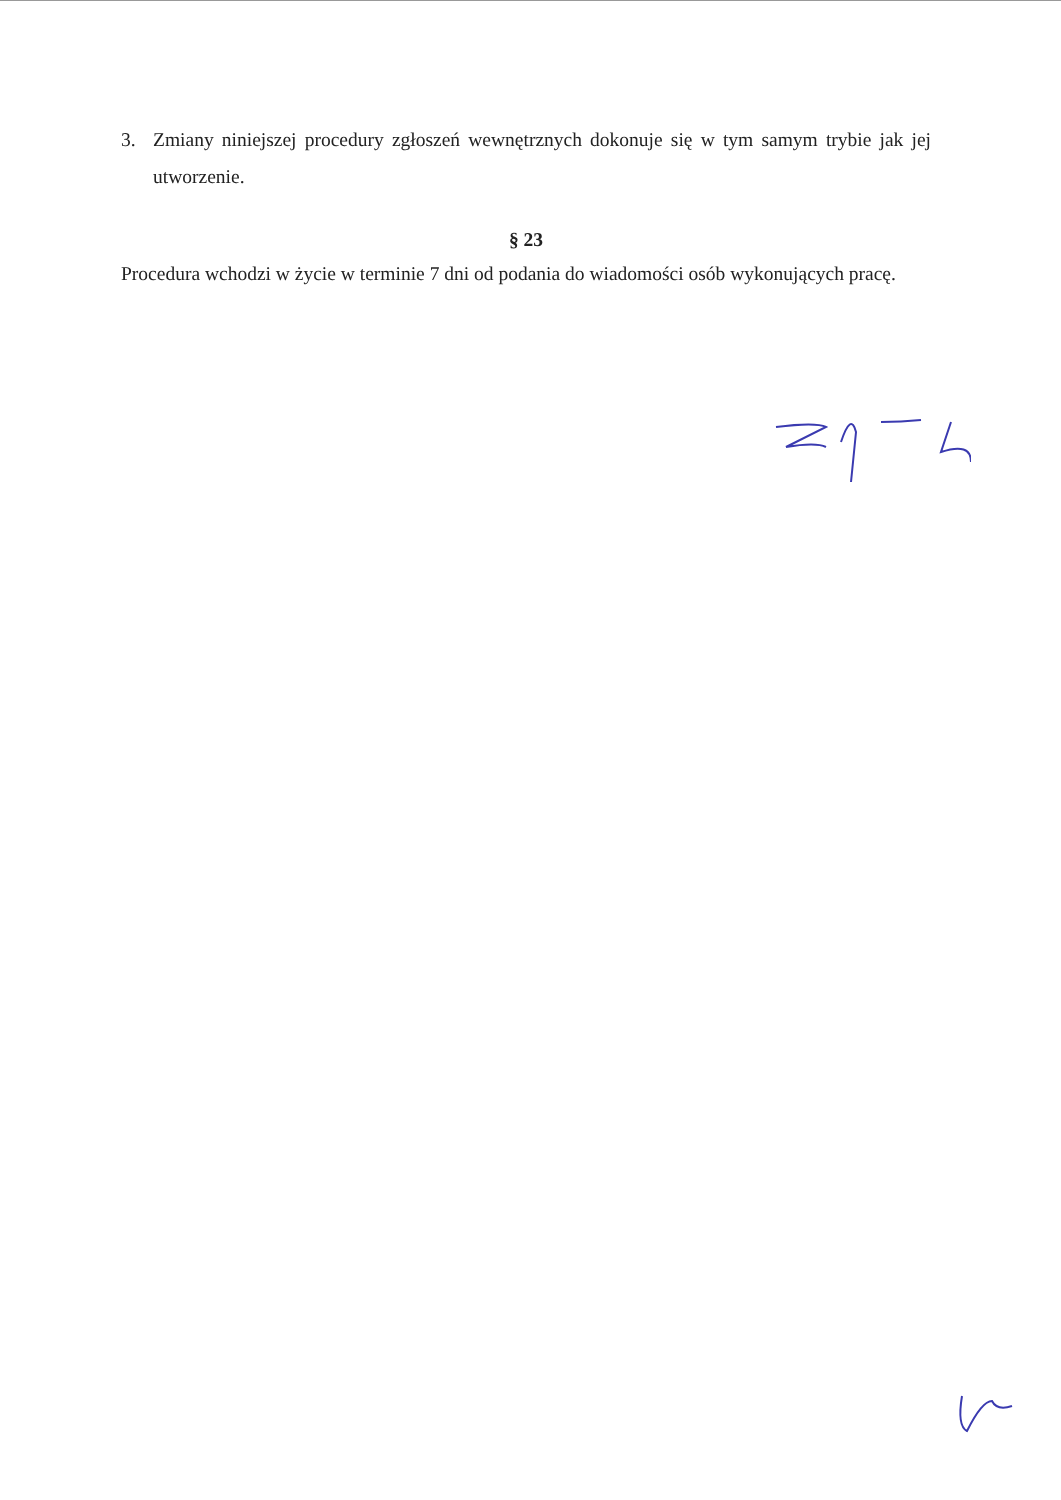3. Zmiany niniejszej procedury zgłoszeń wewnętrznych dokonuje się w tym samym trybie jak jej utworzenie.
§ 23
Procedura wchodzi w życie w terminie 7 dni od podania do wiadomości osób wykonujących pracę.